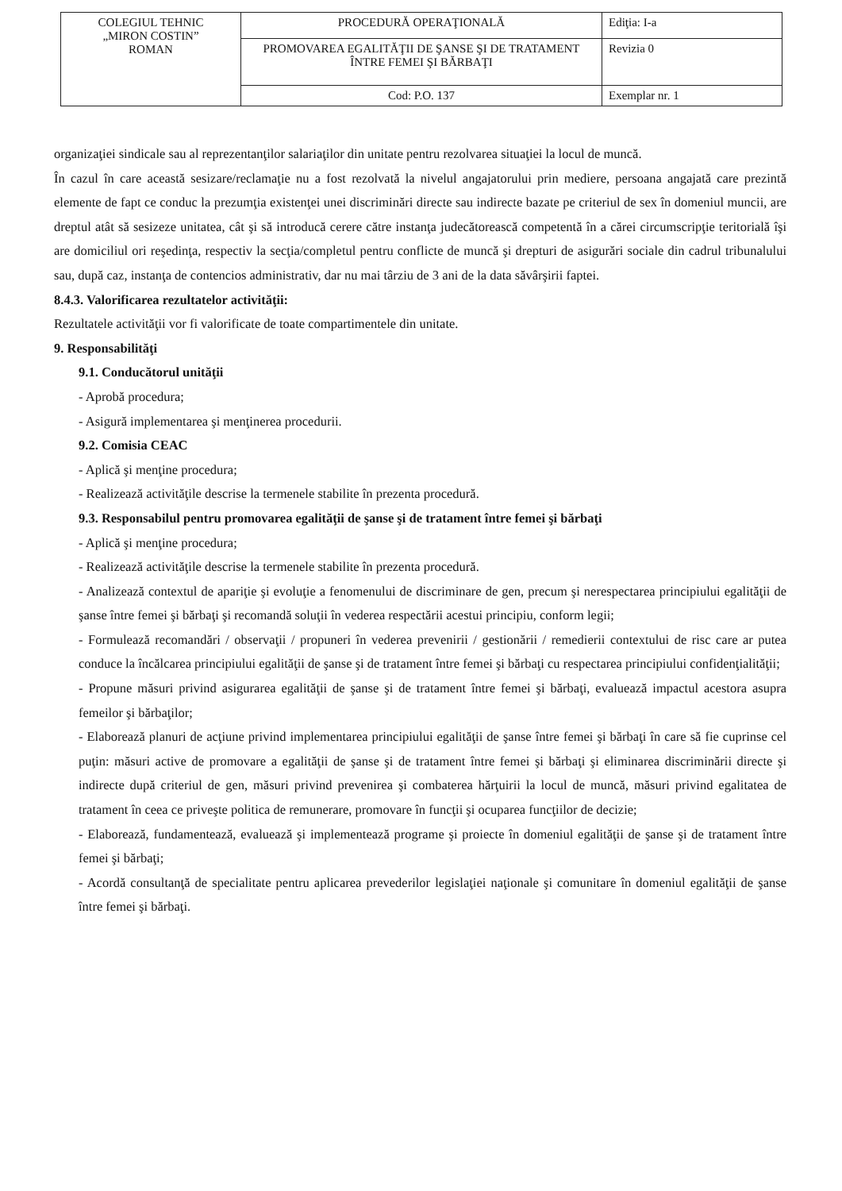| COLEGIUL TEHNIC „MIRON COSTIN” ROMAN | PROCEDURĂ OPERAŢIONALĂ | Ediţia: I-a |
| | PROMOVAREA EGALITĂŢII DE ŞANSE ŞI DE TRATAMENT ÎNTRE FEMEI ŞI BĂRBAŢI | Revizia 0 |
| | Cod: P.O. 137 | Exemplar nr. 1 |
organizaţiei sindicale sau al reprezentanţilor salariaţilor din unitate pentru rezolvarea situaţiei la locul de muncă.
În cazul în care această sesizare/reclamaţie nu a fost rezolvată la nivelul angajatorului prin mediere, persoana angajată care prezintă elemente de fapt ce conduc la prezumţia existenţei unei discriminări directe sau indirecte bazate pe criteriul de sex în domeniul muncii, are dreptul atât să sesizeze unitatea, cât şi să introducă cerere către instanţa judecătorească competentă în a cărei circumscripţie teritorială îşi are domiciliul ori reşedinţa, respectiv la secţia/completul pentru conflicte de muncă şi drepturi de asigurări sociale din cadrul tribunalului sau, după caz, instanţa de contencios administrativ, dar nu mai târziu de 3 ani de la data săvârşirii faptei.
8.4.3. Valorificarea rezultatelor activităţii:
Rezultatele activităţii vor fi valorificate de toate compartimentele din unitate.
9. Responsabilităţi
9.1. Conducătorul unităţii
- Aprobă procedura;
- Asigură implementarea şi menţinerea procedurii.
9.2. Comisia CEAC
- Aplică şi menţine procedura;
- Realizează activităţile descrise la termenele stabilite în prezenta procedură.
9.3. Responsabilul pentru promovarea egalităţii de şanse şi de tratament între femei şi bărbaţi
- Aplică şi menţine procedura;
- Realizează activităţile descrise la termenele stabilite în prezenta procedură.
- Analizează contextul de apariţie şi evoluţie a fenomenului de discriminare de gen, precum şi nerespectarea principiului egalităţii de şanse între femei şi bărbaţi şi recomandă soluţii în vederea respectării acestui principiu, conform legii;
- Formulează recomandări / observaţii / propuneri în vederea prevenirii / gestionării / remedierii contextului de risc care ar putea conduce la încălcarea principiului egalităţii de şanse şi de tratament între femei şi bărbaţi cu respectarea principiului confidenţialităţii;
- Propune măsuri privind asigurarea egalităţii de şanse şi de tratament între femei şi bărbaţi, evaluează impactul acestora asupra femeilor şi bărbaţilor;
- Elaborează planuri de acţiune privind implementarea principiului egalităţii de şanse între femei şi bărbaţi în care să fie cuprinse cel puţin: măsuri active de promovare a egalităţii de şanse şi de tratament între femei şi bărbaţi şi eliminarea discriminării directe şi indirecte după criteriul de gen, măsuri privind prevenirea şi combaterea hărţuirii la locul de muncă, măsuri privind egalitatea de tratament în ceea ce priveşte politica de remunerare, promovare în funcţii şi ocuparea funcţiilor de decizie;
- Elaborează, fundamentează, evaluează şi implementează programe şi proiecte în domeniul egalităţii de şanse şi de tratament între femei şi bărbaţi;
- Acordă consultanţă de specialitate pentru aplicarea prevederilor legislaţiei naţionale şi comunitare în domeniul egalităţii de şanse între femei şi bărbaţi.